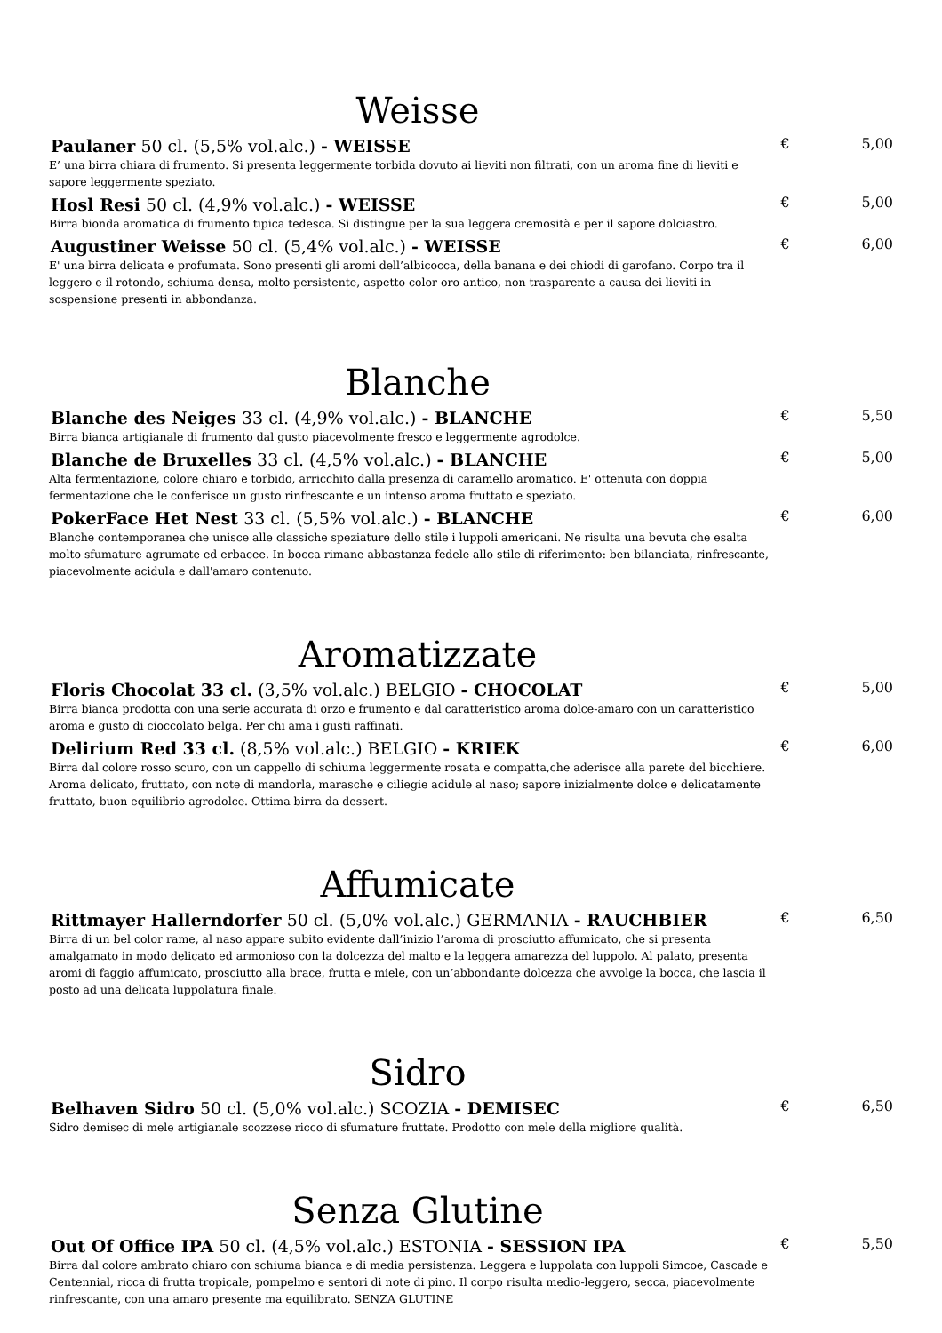Weisse
Paulaner 50 cl. (5,5% vol.alc.) - WEISSE
E’ una birra chiara di frumento. Si presenta leggermente torbida dovuto ai lieviti non filtrati, con un aroma fine di lieviti e sapore leggermente speziato.
€ 5,00
Hosl Resi 50 cl. (4,9% vol.alc.) - WEISSE
Birra bionda aromatica di frumento tipica tedesca. Si distingue per la sua leggera cremosità e per il sapore dolciastro.
€ 5,00
Augustiner Weisse 50 cl. (5,4% vol.alc.) - WEISSE
E' una birra delicata e profumata. Sono presenti gli aromi dell’albicocca, della banana e dei chiodi di garofano. Corpo tra il leggero e il rotondo, schiuma densa, molto persistente, aspetto color oro antico, non trasparente a causa dei lieviti in sospensione presenti in abbondanza.
€ 6,00
Blanche
Blanche des Neiges 33 cl. (4,9% vol.alc.) - BLANCHE
Birra bianca artigianale di frumento dal gusto piacevolmente fresco e leggermente agrodolce.
€ 5,50
Blanche de Bruxelles 33 cl. (4,5% vol.alc.) - BLANCHE
Alta fermentazione, colore chiaro e torbido, arricchito dalla presenza di caramello aromatico. E' ottenuta con doppia fermentazione che le conferisce un gusto rinfrescante e un intenso aroma fruttato e speziato.
€ 5,00
PokerFace Het Nest 33 cl. (5,5% vol.alc.) - BLANCHE
Blanche contemporanea che unisce alle classiche speziature dello stile i luppoli americani. Ne risulta una bevuta che esalta molto sfumature agrumate ed erbacee. In bocca rimane abbastanza fedele allo stile di riferimento: ben bilanciata, rinfrescante, piacevolmente acidula e dall'amaro contenuto.
€ 6,00
Aromatizzate
Floris Chocolat 33 cl. (3,5% vol.alc.) BELGIO - CHOCOLAT
Birra bianca prodotta con una serie accurata di orzo e frumento e dal caratteristico aroma dolce-amaro con un caratteristico aroma e gusto di cioccolato belga. Per chi ama i gusti raffinati.
€ 5,00
Delirium Red 33 cl. (8,5% vol.alc.) BELGIO - KRIEK
Birra dal colore rosso scuro, con un cappello di schiuma leggermente rosata e compatta,che aderisce alla parete del bicchiere. Aroma delicato, fruttato, con note di mandorla, marasche e ciliegie acidule al naso; sapore inizialmente dolce e delicatamente fruttato, buon equilibrio agrodolce. Ottima birra da dessert.
€ 6,00
Affumicate
Rittmayer Hallerndorfer 50 cl. (5,0% vol.alc.) GERMANIA - RAUCHBIER
Birra di un bel color rame, al naso appare subito evidente dall’inizio l’aroma di prosciutto affumicato, che si presenta amalgamato in modo delicato ed armonioso con la dolcezza del malto e la leggera amarezza del luppolo. Al palato, presenta aromi di faggio affumicato, prosciutto alla brace, frutta e miele, con un’abbondante dolcezza che avvolge la bocca, che lascia il posto ad una delicata luppolatura finale.
€ 6,50
Sidro
Belhaven Sidro 50 cl. (5,0% vol.alc.) SCOZIA - DEMISEC
Sidro demisec di mele artigianale scozzese ricco di sfumature fruttate. Prodotto con mele della migliore qualità.
€ 6,50
Senza Glutine
Out Of Office IPA 50 cl. (4,5% vol.alc.) ESTONIA - SESSION IPA
Birra dal colore ambrato chiaro con schiuma bianca e di media persistenza. Leggera e luppolata con luppoli Simcoe, Cascade e Centennial, ricca di frutta tropicale, pompelmo e sentori di note di pino. Il corpo risulta medio-leggero, secca, piacevolmente rinfrescante, con una amaro presente ma equilibrato. SENZA GLUTINE
€ 5,50